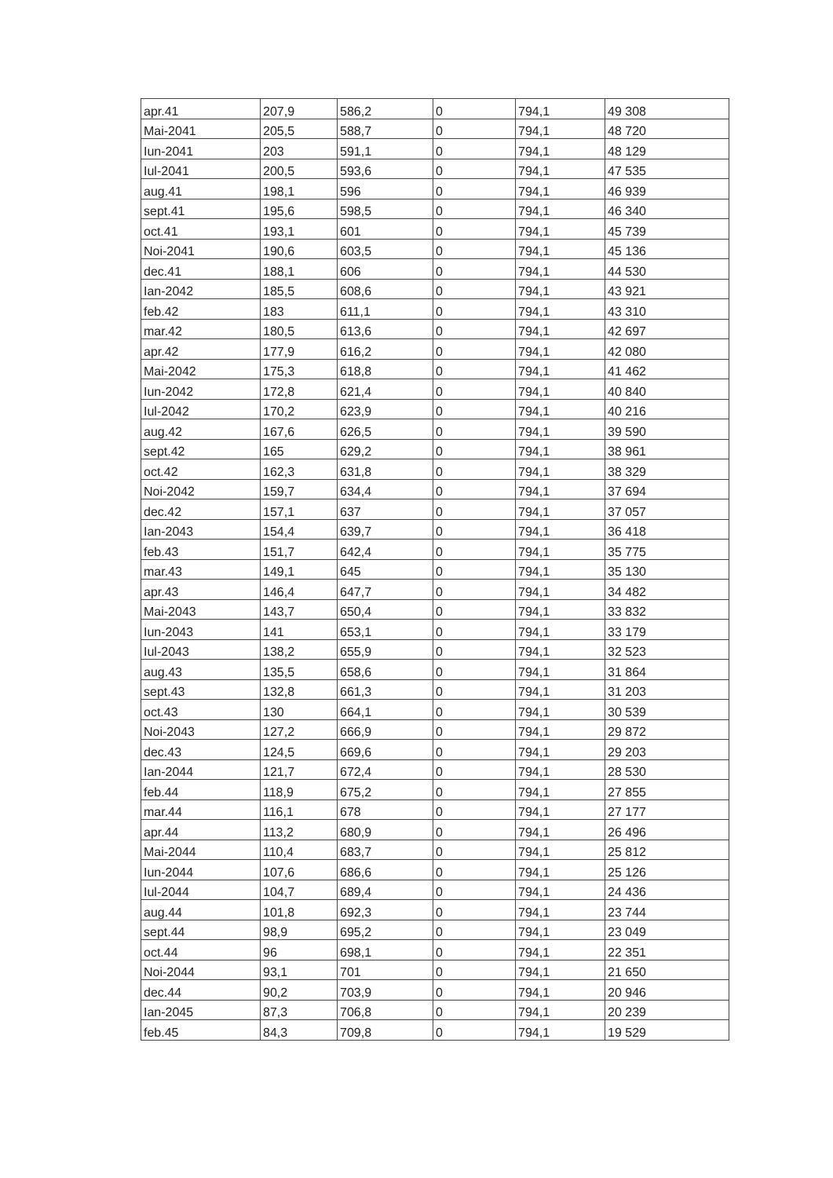| apr.41 | 207,9 | 586,2 | 0 | 794,1 | 49 308 |
| Mai-2041 | 205,5 | 588,7 | 0 | 794,1 | 48 720 |
| Iun-2041 | 203 | 591,1 | 0 | 794,1 | 48 129 |
| Iul-2041 | 200,5 | 593,6 | 0 | 794,1 | 47 535 |
| aug.41 | 198,1 | 596 | 0 | 794,1 | 46 939 |
| sept.41 | 195,6 | 598,5 | 0 | 794,1 | 46 340 |
| oct.41 | 193,1 | 601 | 0 | 794,1 | 45 739 |
| Noi-2041 | 190,6 | 603,5 | 0 | 794,1 | 45 136 |
| dec.41 | 188,1 | 606 | 0 | 794,1 | 44 530 |
| Ian-2042 | 185,5 | 608,6 | 0 | 794,1 | 43 921 |
| feb.42 | 183 | 611,1 | 0 | 794,1 | 43 310 |
| mar.42 | 180,5 | 613,6 | 0 | 794,1 | 42 697 |
| apr.42 | 177,9 | 616,2 | 0 | 794,1 | 42 080 |
| Mai-2042 | 175,3 | 618,8 | 0 | 794,1 | 41 462 |
| Iun-2042 | 172,8 | 621,4 | 0 | 794,1 | 40 840 |
| Iul-2042 | 170,2 | 623,9 | 0 | 794,1 | 40 216 |
| aug.42 | 167,6 | 626,5 | 0 | 794,1 | 39 590 |
| sept.42 | 165 | 629,2 | 0 | 794,1 | 38 961 |
| oct.42 | 162,3 | 631,8 | 0 | 794,1 | 38 329 |
| Noi-2042 | 159,7 | 634,4 | 0 | 794,1 | 37 694 |
| dec.42 | 157,1 | 637 | 0 | 794,1 | 37 057 |
| Ian-2043 | 154,4 | 639,7 | 0 | 794,1 | 36 418 |
| feb.43 | 151,7 | 642,4 | 0 | 794,1 | 35 775 |
| mar.43 | 149,1 | 645 | 0 | 794,1 | 35 130 |
| apr.43 | 146,4 | 647,7 | 0 | 794,1 | 34 482 |
| Mai-2043 | 143,7 | 650,4 | 0 | 794,1 | 33 832 |
| Iun-2043 | 141 | 653,1 | 0 | 794,1 | 33 179 |
| Iul-2043 | 138,2 | 655,9 | 0 | 794,1 | 32 523 |
| aug.43 | 135,5 | 658,6 | 0 | 794,1 | 31 864 |
| sept.43 | 132,8 | 661,3 | 0 | 794,1 | 31 203 |
| oct.43 | 130 | 664,1 | 0 | 794,1 | 30 539 |
| Noi-2043 | 127,2 | 666,9 | 0 | 794,1 | 29 872 |
| dec.43 | 124,5 | 669,6 | 0 | 794,1 | 29 203 |
| Ian-2044 | 121,7 | 672,4 | 0 | 794,1 | 28 530 |
| feb.44 | 118,9 | 675,2 | 0 | 794,1 | 27 855 |
| mar.44 | 116,1 | 678 | 0 | 794,1 | 27 177 |
| apr.44 | 113,2 | 680,9 | 0 | 794,1 | 26 496 |
| Mai-2044 | 110,4 | 683,7 | 0 | 794,1 | 25 812 |
| Iun-2044 | 107,6 | 686,6 | 0 | 794,1 | 25 126 |
| Iul-2044 | 104,7 | 689,4 | 0 | 794,1 | 24 436 |
| aug.44 | 101,8 | 692,3 | 0 | 794,1 | 23 744 |
| sept.44 | 98,9 | 695,2 | 0 | 794,1 | 23 049 |
| oct.44 | 96 | 698,1 | 0 | 794,1 | 22 351 |
| Noi-2044 | 93,1 | 701 | 0 | 794,1 | 21 650 |
| dec.44 | 90,2 | 703,9 | 0 | 794,1 | 20 946 |
| Ian-2045 | 87,3 | 706,8 | 0 | 794,1 | 20 239 |
| feb.45 | 84,3 | 709,8 | 0 | 794,1 | 19 529 |